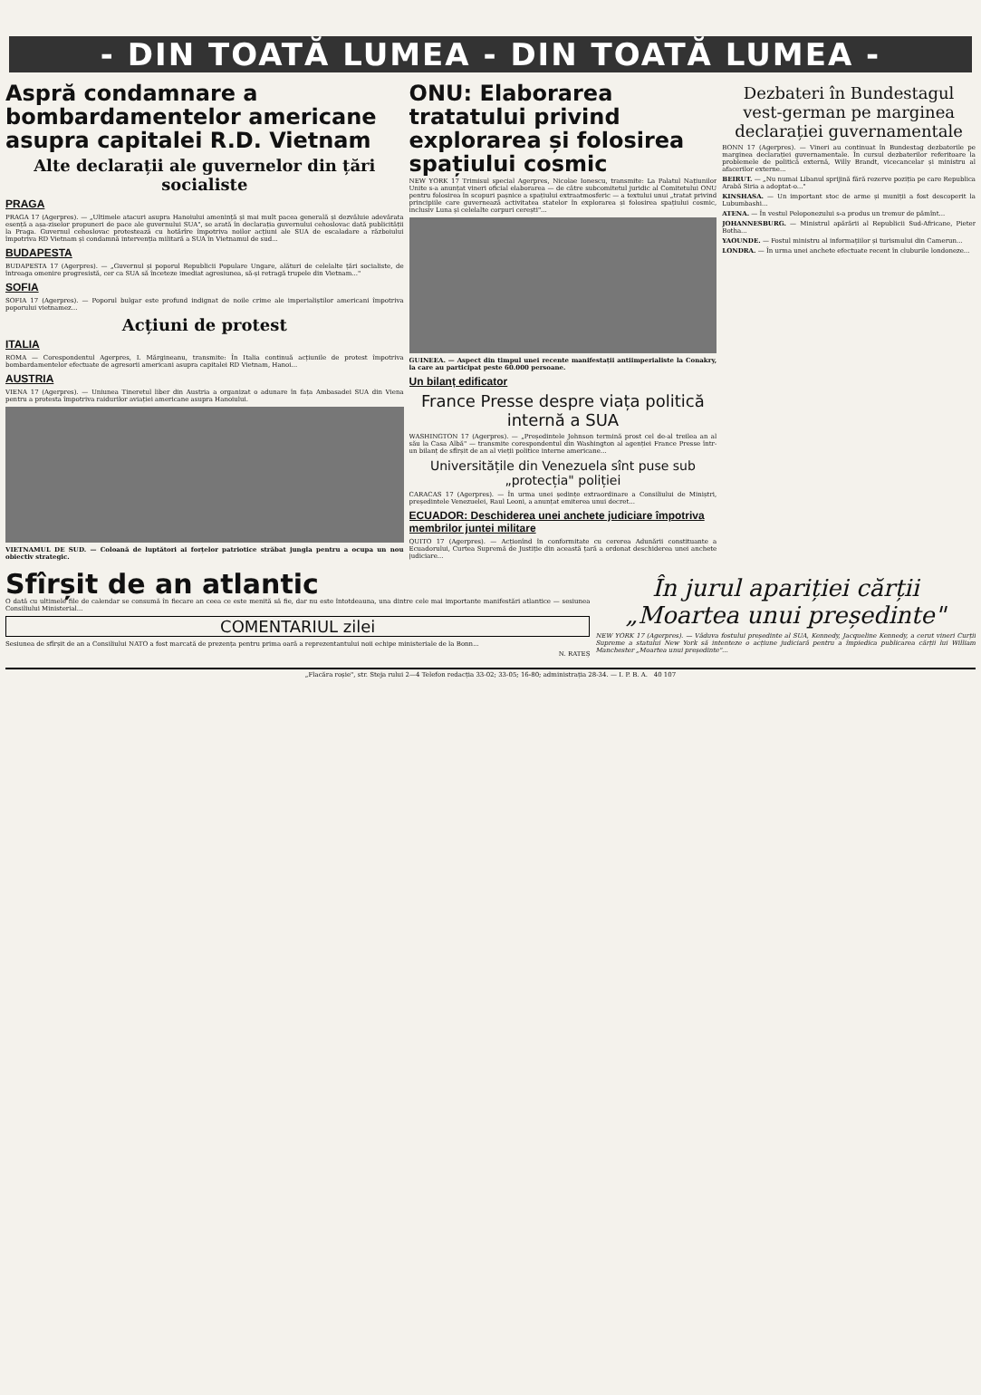- DIN TOATĂ LUMEA - DIN TOATĂ LUMEA -
Aspră condamnare a bombardamentelor americane asupra capitalei R.D. Vietnam
Alte declarații ale guvernelor din țări socialiste
PRAGA
PRAGA 17 (Agerpres). — „Ultimele atacuri asupra Hanoiului amenință și mai mult pacea generală și dezvăluie adevărata esență a așa-ziselor propuneri de pace ale guvernului SUA", se arată în declarația guvernului cehoslovac dată publicității la Praga. Guvernul cehoslovac protestează cu hotărîre împotriva noilor acțiuni ale SUA de escaladare a războiului împotriva RD Vietnam și condamnă intervenția militară a SUA în Vietnamul de sud...
BUDAPESTA
BUDAPESTA 17 (Agerpres). — „Guvernul și poporul Republicii Populare Ungare, alături de celelalte țări socialiste, de întreaga omenire progresistă, cer ca SUA să înceteze imediat agresiunea, să-și retragă trupele din Vietnam..."
SOFIA
SOFIA 17 (Agerpres). — Poporul bulgar este profund indignat de noile crime ale imperialiștilor americani împotriva poporului vietnamez...
Acțiuni de protest
ITALIA
ROMA — Corespondentul Agerpres, I. Mărgineanu, transmite: În Italia continuă acțiunile de protest împotriva bombardamentelor efectuate de agresorii americani asupra capitalei RD Vietnam, Hanoi...
AUSTRIA
VIENA 17 (Agerpres). — Uniunea Tineretul liber din Austria a organizat o adunare în fața Ambasadei SUA din Viena pentru a protesta împotriva raidurilor aviației americane asupra Hanoiului.
VIETNAMUL DE SUD. — Coloană de luptători ai forțelor patriotice străbat jungla pentru a ocupa un nou obiectiv strategic.
ONU: Elaborarea tratatului privind explorarea și folosirea spațiului cosmic
NEW YORK 17 Trimisul special Agerpres, Nicolae Ionescu, transmite: La Palatul Națiunilor Unite s-a anunțat vineri oficial elaborarea — de către subcomitetul juridic al Comitetului ONU pentru folosirea în scopuri pașnice a spațiului extraatmosferic — a textului unui „tratat privind principiile care guvernează activitatea statelor în explorarea și folosirea spațiului cosmic, inclusiv Luna și celelalte corpuri cerești"...
GUINEEA. — Aspect din timpul unei recente manifestații antiimperialiste la Conakry, la care au participat peste 60.000 persoane.
Un bilanț edificator
France Presse despre viața politică internă a SUA
WASHINGTON 17 (Agerpres). — „Președintele Johnson termină prost cel de-al treilea an al său la Casa Albă" — transmite corespondentul din Washington al agenției France Presse într-un bilanț de sfîrșit de an al vieții politice interne americane...
Universitățile din Venezuela sînt puse sub „protecția" poliției
CARACAS 17 (Agerpres). — În urma unei ședințe extraordinare a Consiliului de Miniștri, președintele Venezuelei, Raul Leoni, a anunțat emiterea unui decret...
ECUADOR: Deschiderea unei anchete judiciare împotriva membrilor juntei militare
QUITO 17 (Agerpres). — Acționînd în conformitate cu cererea Adunării constituante a Ecuadorului, Curtea Supremă de Justiție din această țară a ordonat deschiderea unei anchete judiciare...
Dezbateri în Bundestagul vest-german pe marginea declarației guvernamentale
BONN 17 (Agerpres). — Vineri au continuat în Bundestag dezbaterile pe marginea declarației guvernamentale. În cursul dezbaterilor referitoare la problemele de politică externă, Willy Brandt, vicecancelar și ministru al afacerilor externe...
BEIRUT. — „Nu numai Libanul sprijină fără rezerve poziția pe care Republica Arabă Siria a adoptat-o..."
KINSHASA. — Un important stoc de arme și muniții a fost descoperit la Lubumbashi...
ATENA. — În vestul Peloponezului s-a produs un tremur de pămînt...
JOHANNESBURG. — Ministrul apărării al Republicii Sud-Africane, Pieter Botha...
YAOUNDE. — Fostul ministru al informațiilor și turismului din Camerun...
LONDRA. — În urma unei anchete efectuate recent în cluburile londoneze...
Sfîrșit de an atlantic
O dată cu ultimele file de calendar se consumă în fiecare an ceea ce este menită să fie, dar nu este întotdeauna, una dintre cele mai importante manifestări atlantice — sesiunea Consiliului Ministerial...
COMENTARIUL zilei
Sesiunea de sfîrșit de an a Consiliului NATO a fost marcată de prezența pentru prima oară a reprezentantului noii echipe ministeriale de la Bonn...
N. RATEȘ
În jurul apariției cărții „Moartea unui președinte"
NEW YORK 17 (Agerpres). — Văduva fostului președinte al SUA, Kennedy, Jacqueline Kennedy, a cerut vineri Curții Supreme a statului New York să intenteze o acțiune judiciară pentru a împiedica publicarea cărții lui William Manchester „Moartea unui președinte"...
„Flacăra roșie", str. Steja rului 2—4 Telefon redacția 33-02; 33-05; 16-80; administrația 28-34. — I. P. B. A. 40 107